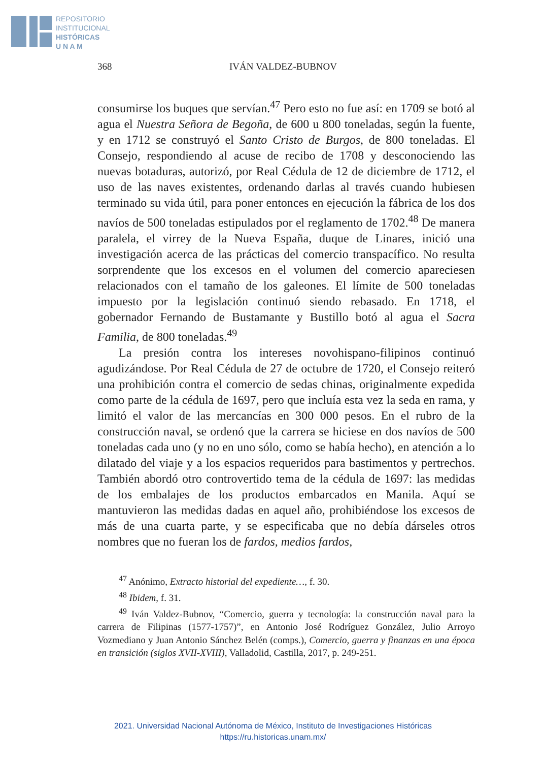REPOSITORIO
INSTITUCIONAL
HISTÓRICAS
U N A M
368 IVÁN VALDEZ-BUBNOV
consumirse los buques que servían.<sup>47</sup> Pero esto no fue así: en 1709 se botó al agua el Nuestra Señora de Begoña, de 600 u 800 toneladas, según la fuente, y en 1712 se construyó el Santo Cristo de Burgos, de 800 toneladas. El Consejo, respondiendo al acuse de recibo de 1708 y desconociendo las nuevas botaduras, autorizó, por Real Cédula de 12 de diciembre de 1712, el uso de las naves existentes, ordenando darlas al través cuando hubiesen terminado su vida útil, para poner entonces en ejecución la fábrica de los dos navíos de 500 toneladas estipulados por el reglamento de 1702.<sup>48</sup> De manera paralela, el virrey de la Nueva España, duque de Linares, inició una investigación acerca de las prácticas del comercio transpacífico. No resulta sorprendente que los excesos en el volumen del comercio apareciesen relacionados con el tamaño de los galeones. El límite de 500 toneladas impuesto por la legislación continuó siendo rebasado. En 1718, el gobernador Fernando de Bustamante y Bustillo botó al agua el Sacra Familia, de 800 toneladas.<sup>49</sup>
La presión contra los intereses novohispano-filipinos continuó agudizándose. Por Real Cédula de 27 de octubre de 1720, el Consejo reiteró una prohibición contra el comercio de sedas chinas, originalmente expedida como parte de la cédula de 1697, pero que incluía esta vez la seda en rama, y limitó el valor de las mercancías en 300 000 pesos. En el rubro de la construcción naval, se ordenó que la carrera se hiciese en dos navíos de 500 toneladas cada uno (y no en uno sólo, como se había hecho), en atención a lo dilatado del viaje y a los espacios requeridos para bastimentos y pertrechos. También abordó otro controvertido tema de la cédula de 1697: las medidas de los embalajes de los productos embarcados en Manila. Aquí se mantuvieron las medidas dadas en aquel año, prohibiéndose los excesos de más de una cuarta parte, y se especificaba que no debía dárseles otros nombres que no fueran los de fardos, medios fardos,
<sup>47</sup> Anónimo, Extracto historial del expediente…, f. 30.
<sup>48</sup> Ibidem, f. 31.
<sup>49</sup> Iván Valdez-Bubnov, “Comercio, guerra y tecnología: la construcción naval para la carrera de Filipinas (1577-1757)”, en Antonio José Rodríguez González, Julio Arroyo Vozmediano y Juan Antonio Sánchez Belén (comps.), Comercio, guerra y finanzas en una época en transición (siglos XVII-XVIII), Valladolid, Castilla, 2017, p. 249-251.
2021. Universidad Nacional Autónoma de México, Instituto de Investigaciones Históricas
https://ru.historicas.unam.mx/